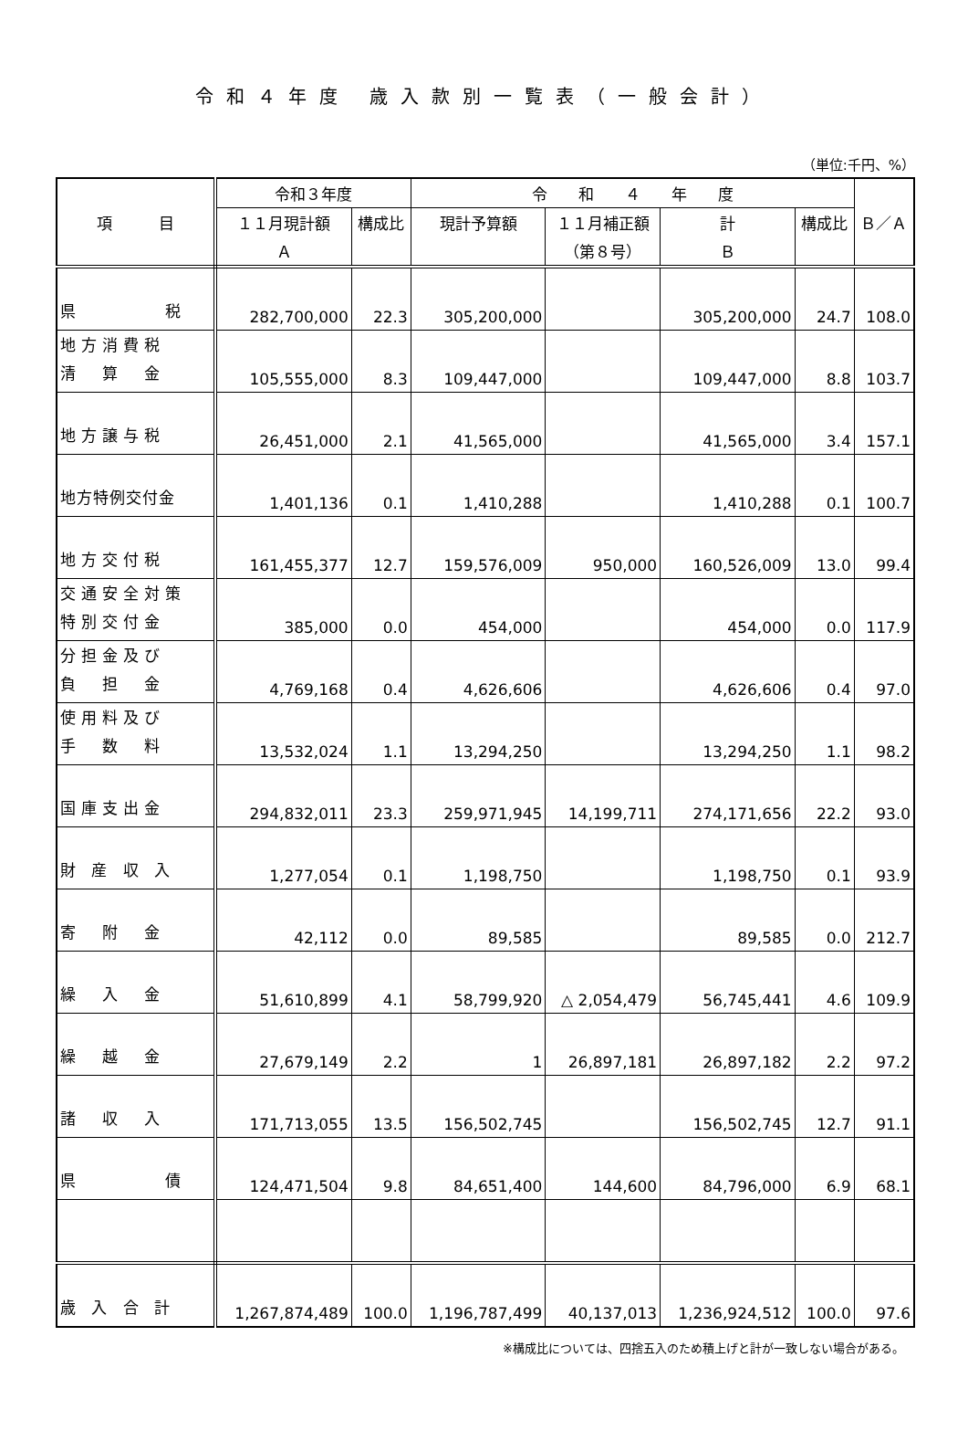令和４年度 歳入款別一覧表（一般会計）
（単位:千円、%）
| 項 目 | 令和３年度 | | 令 和 ４ 年 度 | | | | Ｂ／Ａ |
| --- | --- | --- | --- | --- | --- | --- | --- |
| | １１月現計額 | 構成比 | 現計予算額 | １１月補正額 | 計 | 構成比 | |
| | Ａ | | | （第８号） | Ｂ | | |
| 県 税 | 282,700,000 | 22.3 | 305,200,000 | | 305,200,000 | 24.7 | 108.0 |
| 地方消費税 清 算 金 | 105,555,000 | 8.3 | 109,447,000 | | 109,447,000 | 8.8 | 103.7 |
| 地方譲与税 | 26,451,000 | 2.1 | 41,565,000 | | 41,565,000 | 3.4 | 157.1 |
| 地方特例交付金 | 1,401,136 | 0.1 | 1,410,288 | | 1,410,288 | 0.1 | 100.7 |
| 地方交付税 | 161,455,377 | 12.7 | 159,576,009 | 950,000 | 160,526,009 | 13.0 | 99.4 |
| 交通安全対策 特別交付金 | 385,000 | 0.0 | 454,000 | | 454,000 | 0.0 | 117.9 |
| 分担金及び 負 担 金 | 4,769,168 | 0.4 | 4,626,606 | | 4,626,606 | 0.4 | 97.0 |
| 使用料及び 手 数 料 | 13,532,024 | 1.1 | 13,294,250 | | 13,294,250 | 1.1 | 98.2 |
| 国庫支出金 | 294,832,011 | 23.3 | 259,971,945 | 14,199,711 | 274,171,656 | 22.2 | 93.0 |
| 財 産 収 入 | 1,277,054 | 0.1 | 1,198,750 | | 1,198,750 | 0.1 | 93.9 |
| 寄 附 金 | 42,112 | 0.0 | 89,585 | | 89,585 | 0.0 | 212.7 |
| 繰 入 金 | 51,610,899 | 4.1 | 58,799,920 | △ 2,054,479 | 56,745,441 | 4.6 | 109.9 |
| 繰 越 金 | 27,679,149 | 2.2 | 1 | 26,897,181 | 26,897,182 | 2.2 | 97.2 |
| 諸 収 入 | 171,713,055 | 13.5 | 156,502,745 | | 156,502,745 | 12.7 | 91.1 |
| 県 債 | 124,471,504 | 9.8 | 84,651,400 | 144,600 | 84,796,000 | 6.9 | 68.1 |
| 歳 入 合 計 | 1,267,874,489 | 100.0 | 1,196,787,499 | 40,137,013 | 1,236,924,512 | 100.0 | 97.6 |
※構成比については、四捨五入のため積上げと計が一致しない場合がある。